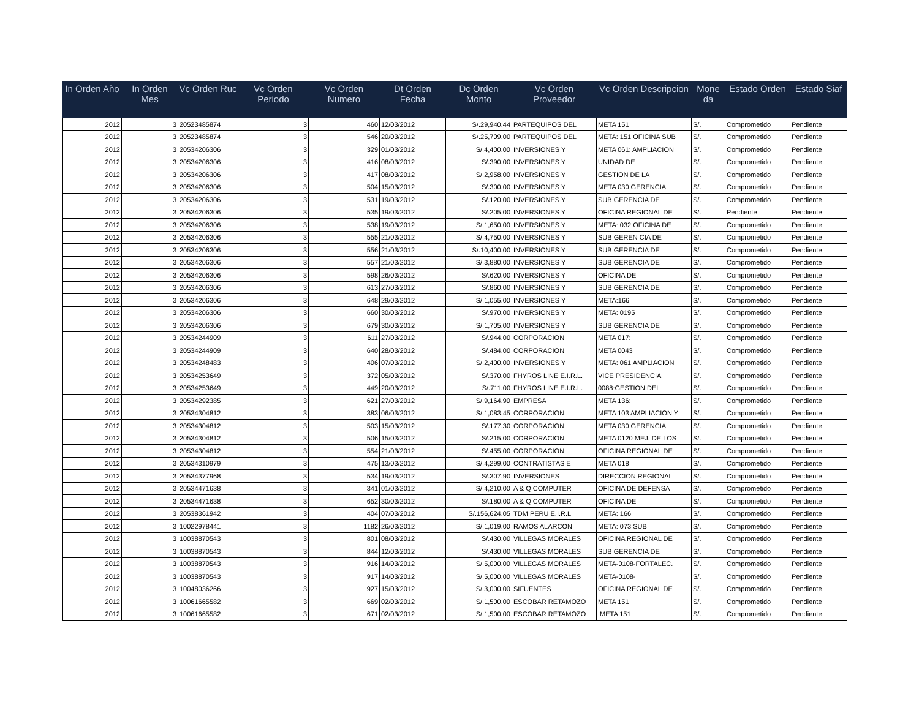| In Orden Año | In Orden Mes | Vc Orden Ruc | Vc Orden Periodo | Vc Orden Numero | Dt Orden Fecha | Dc Orden Monto | Vc Orden Proveedor | Vc Orden Descripcion | Mone da | Estado Orden | Estado Siaf |
| --- | --- | --- | --- | --- | --- | --- | --- | --- | --- | --- | --- |
| 2012 | 3 | 20523485874 | 3 | 460 | 12/03/2012 | S/.29,940.44 | PARTEQUIPOS DEL | META 151 | S/. | Comprometido | Pendiente |
| 2012 | 3 | 20523485874 | 3 | 546 | 20/03/2012 | S/.25,709.00 | PARTEQUIPOS DEL | META: 151 OFICINA SUB | S/. | Comprometido | Pendiente |
| 2012 | 3 | 20534206306 | 3 | 329 | 01/03/2012 | S/.4,400.00 | INVERSIONES Y | META 061: AMPLIACION | S/. | Comprometido | Pendiente |
| 2012 | 3 | 20534206306 | 3 | 416 | 08/03/2012 | S/.390.00 | INVERSIONES Y | UNIDAD DE | S/. | Comprometido | Pendiente |
| 2012 | 3 | 20534206306 | 3 | 417 | 08/03/2012 | S/.2,958.00 | INVERSIONES Y | GESTION DE LA | S/. | Comprometido | Pendiente |
| 2012 | 3 | 20534206306 | 3 | 504 | 15/03/2012 | S/.300.00 | INVERSIONES Y | META 030 GERENCIA | S/. | Comprometido | Pendiente |
| 2012 | 3 | 20534206306 | 3 | 531 | 19/03/2012 | S/.120.00 | INVERSIONES Y | SUB GERENCIA DE | S/. | Comprometido | Pendiente |
| 2012 | 3 | 20534206306 | 3 | 535 | 19/03/2012 | S/.205.00 | INVERSIONES Y | OFICINA REGIONAL DE | S/. | Pendiente | Pendiente |
| 2012 | 3 | 20534206306 | 3 | 538 | 19/03/2012 | S/.1,650.00 | INVERSIONES Y | META: 032 OFICINA DE | S/. | Comprometido | Pendiente |
| 2012 | 3 | 20534206306 | 3 | 555 | 21/03/2012 | S/.4,750.00 | INVERSIONES Y | SUB GEREN CIA DE | S/. | Comprometido | Pendiente |
| 2012 | 3 | 20534206306 | 3 | 556 | 21/03/2012 | S/.10,400.00 | INVERSIONES Y | SUB GERENCIA DE | S/. | Comprometido | Pendiente |
| 2012 | 3 | 20534206306 | 3 | 557 | 21/03/2012 | S/.3,880.00 | INVERSIONES Y | SUB GERENCIA DE | S/. | Comprometido | Pendiente |
| 2012 | 3 | 20534206306 | 3 | 598 | 26/03/2012 | S/.620.00 | INVERSIONES Y | OFICINA DE | S/. | Comprometido | Pendiente |
| 2012 | 3 | 20534206306 | 3 | 613 | 27/03/2012 | S/.860.00 | INVERSIONES Y | SUB GERENCIA DE | S/. | Comprometido | Pendiente |
| 2012 | 3 | 20534206306 | 3 | 648 | 29/03/2012 | S/.1,055.00 | INVERSIONES Y | META:166 | S/. | Comprometido | Pendiente |
| 2012 | 3 | 20534206306 | 3 | 660 | 30/03/2012 | S/.970.00 | INVERSIONES Y | META: 0195 | S/. | Comprometido | Pendiente |
| 2012 | 3 | 20534206306 | 3 | 679 | 30/03/2012 | S/.1,705.00 | INVERSIONES Y | SUB GERENCIA DE | S/. | Comprometido | Pendiente |
| 2012 | 3 | 20534244909 | 3 | 611 | 27/03/2012 | S/.944.00 | CORPORACION | META 017: | S/. | Comprometido | Pendiente |
| 2012 | 3 | 20534244909 | 3 | 640 | 28/03/2012 | S/.484.00 | CORPORACION | META 0043 | S/. | Comprometido | Pendiente |
| 2012 | 3 | 20534248483 | 3 | 406 | 07/03/2012 | S/.2,400.00 | INVERSIONES Y | META: 061 AMPLIACION | S/. | Comprometido | Pendiente |
| 2012 | 3 | 20534253649 | 3 | 372 | 05/03/2012 | S/.370.00 | FHYROS LINE E.I.R.L. | VICE PRESIDENCIA | S/. | Comprometido | Pendiente |
| 2012 | 3 | 20534253649 | 3 | 449 | 20/03/2012 | S/.711.00 | FHYROS LINE E.I.R.L. | 0088:GESTION DEL | S/. | Comprometido | Pendiente |
| 2012 | 3 | 20534292385 | 3 | 621 | 27/03/2012 | S/.9,164.90 | EMPRESA | META 136: | S/. | Comprometido | Pendiente |
| 2012 | 3 | 20534304812 | 3 | 383 | 06/03/2012 | S/.1,083.45 | CORPORACION | META 103 AMPLIACION Y | S/. | Comprometido | Pendiente |
| 2012 | 3 | 20534304812 | 3 | 503 | 15/03/2012 | S/.177.30 | CORPORACION | META 030 GERENCIA | S/. | Comprometido | Pendiente |
| 2012 | 3 | 20534304812 | 3 | 506 | 15/03/2012 | S/.215.00 | CORPORACION | META 0120 MEJ. DE LOS | S/. | Comprometido | Pendiente |
| 2012 | 3 | 20534304812 | 3 | 554 | 21/03/2012 | S/.455.00 | CORPORACION | OFICINA REGIONAL DE | S/. | Comprometido | Pendiente |
| 2012 | 3 | 20534310979 | 3 | 475 | 13/03/2012 | S/.4,299.00 | CONTRATISTAS E | META 018 | S/. | Comprometido | Pendiente |
| 2012 | 3 | 20534377968 | 3 | 534 | 19/03/2012 | S/.307.90 | INVERSIONES | DIRECCION REGIONAL | S/. | Comprometido | Pendiente |
| 2012 | 3 | 20534471638 | 3 | 341 | 01/03/2012 | S/.4,210.00 | A & Q COMPUTER | OFICINA DE DEFENSA | S/. | Comprometido | Pendiente |
| 2012 | 3 | 20534471638 | 3 | 652 | 30/03/2012 | S/.180.00 | A & Q COMPUTER | OFICINA DE | S/. | Comprometido | Pendiente |
| 2012 | 3 | 20538361942 | 3 | 404 | 07/03/2012 | S/.156,624.05 | TDM PERU E.I.R.L | META: 166 | S/. | Comprometido | Pendiente |
| 2012 | 3 | 10022978441 | 3 | 1182 | 26/03/2012 | S/.1,019.00 | RAMOS ALARCON | META: 073 SUB | S/. | Comprometido | Pendiente |
| 2012 | 3 | 10038870543 | 3 | 801 | 08/03/2012 | S/.430.00 | VILLEGAS MORALES | OFICINA REGIONAL DE | S/. | Comprometido | Pendiente |
| 2012 | 3 | 10038870543 | 3 | 844 | 12/03/2012 | S/.430.00 | VILLEGAS MORALES | SUB GERENCIA DE | S/. | Comprometido | Pendiente |
| 2012 | 3 | 10038870543 | 3 | 916 | 14/03/2012 | S/.5,000.00 | VILLEGAS MORALES | META-0108-FORTALEC. | S/. | Comprometido | Pendiente |
| 2012 | 3 | 10038870543 | 3 | 917 | 14/03/2012 | S/.5,000.00 | VILLEGAS MORALES | META-0108- | S/. | Comprometido | Pendiente |
| 2012 | 3 | 10048036266 | 3 | 927 | 15/03/2012 | S/.3,000.00 | SIFUENTES | OFICINA REGIONAL DE | S/. | Comprometido | Pendiente |
| 2012 | 3 | 10061665582 | 3 | 669 | 02/03/2012 | S/.1,500.00 | ESCOBAR RETAMOZO | META 151 | S/. | Comprometido | Pendiente |
| 2012 | 3 | 10061665582 | 3 | 671 | 02/03/2012 | S/.1,500.00 | ESCOBAR RETAMOZO | META 151 | S/. | Comprometido | Pendiente |